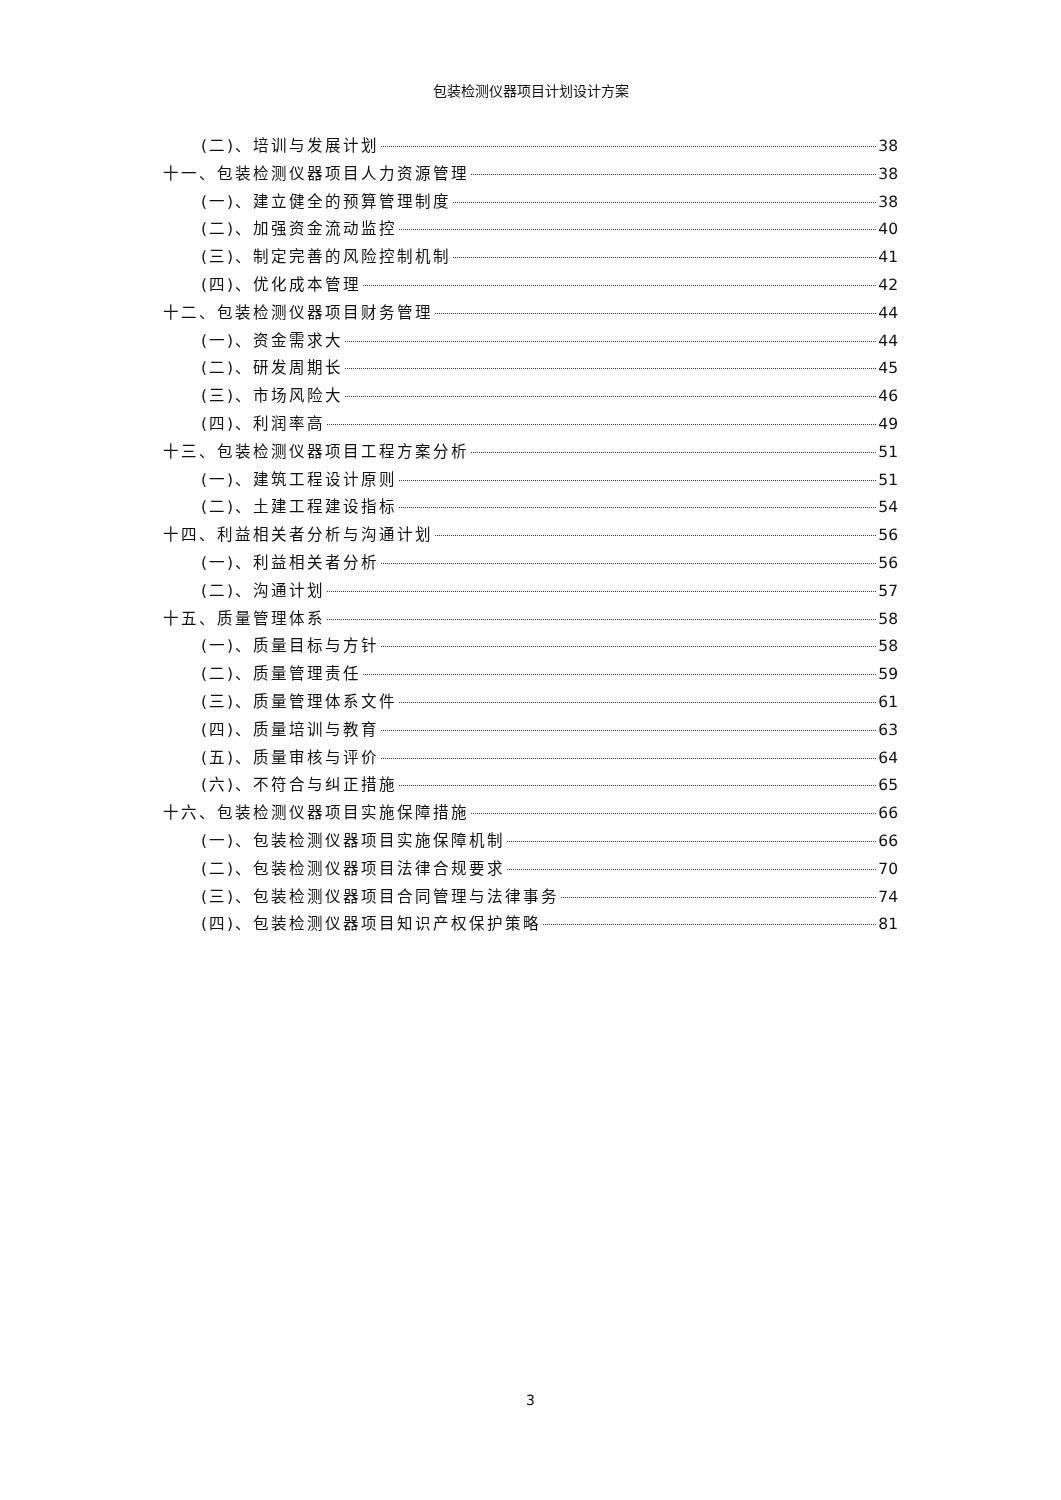包装检测仪器项目计划设计方案
(二)、培训与发展计划 38
十一、包装检测仪器项目人力资源管理 38
(一)、建立健全的预算管理制度 38
(二)、加强资金流动监控 40
(三)、制定完善的风险控制机制 41
(四)、优化成本管理 42
十二、包装检测仪器项目财务管理 44
(一)、资金需求大 44
(二)、研发周期长 45
(三)、市场风险大 46
(四)、利润率高 49
十三、包装检测仪器项目工程方案分析 51
(一)、建筑工程设计原则 51
(二)、土建工程建设指标 54
十四、利益相关者分析与沟通计划 56
(一)、利益相关者分析 56
(二)、沟通计划 57
十五、质量管理体系 58
(一)、质量目标与方针 58
(二)、质量管理责任 59
(三)、质量管理体系文件 61
(四)、质量培训与教育 63
(五)、质量审核与评价 64
(六)、不符合与纠正措施 65
十六、包装检测仪器项目实施保障措施 66
(一)、包装检测仪器项目实施保障机制 66
(二)、包装检测仪器项目法律合规要求 70
(三)、包装检测仪器项目合同管理与法律事务 74
(四)、包装检测仪器项目知识产权保护策略 81
3